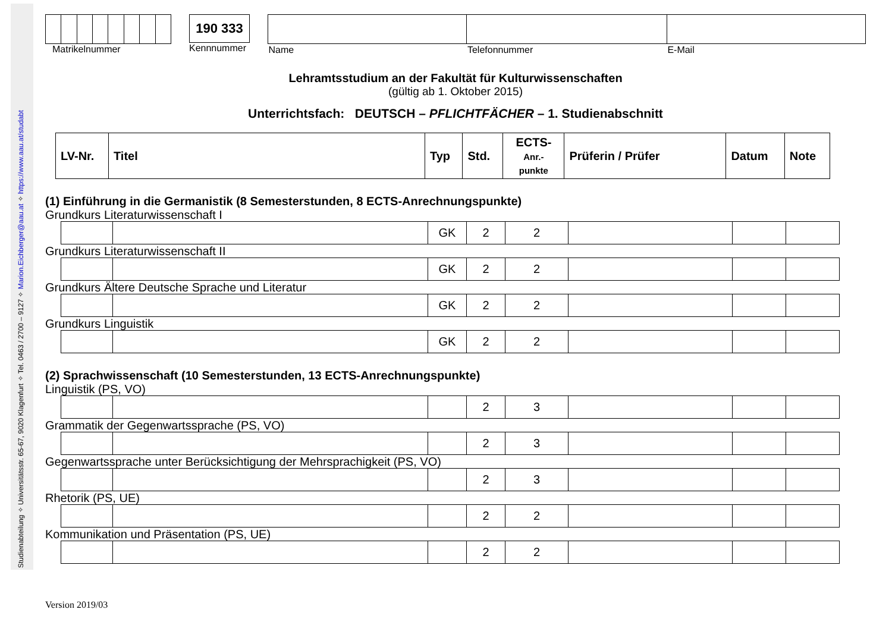Studienabteilung ✧ Universitätsstr. 65-67, 9020 Klagenfurt ✧ Tel. 0463 / 2700 – 9127 ✧ Marion.Eichberger@aau.at ✧ https://www.aau.at/studabt
Matrikelnummer
190 333
Kennnummer
| Name | Telefonnummer | E-Mail |
Lehramtsstudium an der Fakultät für Kulturwissenschaften
(gültig ab 1. Oktober 2015)
Unterrichtsfach: DEUTSCH – PFLICHTFÄCHER – 1. Studienabschnitt
| LV-Nr. | Titel | Typ | Std. | ECTS- Anr.- punkte | Prüferin / Prüfer | Datum | Note |
(1) Einführung in die Germanistik (8 Semesterstunden, 8 ECTS-Anrechnungspunkte)
Grundkurs Literaturwissenschaft I
| | | GK | 2 | 2 | | | |
Grundkurs Literaturwissenschaft II
| | | GK | 2 | 2 | | | |
Grundkurs Ältere Deutsche Sprache und Literatur
| | | GK | 2 | 2 | | | |
Grundkurs Linguistik
| | | GK | 2 | 2 | | | |
(2) Sprachwissenschaft (10 Semesterstunden, 13 ECTS-Anrechnungspunkte)
Linguistik (PS, VO)
| | | | 2 | 3 | | | |
Grammatik der Gegenwartssprache (PS, VO)
| | | | 2 | 3 | | | |
Gegenwartssprache unter Berücksichtigung der Mehrsprachigkeit (PS, VO)
| | | | 2 | 3 | | | |
Rhetorik (PS, UE)
| | | | 2 | 2 | | | |
Kommunikation und Präsentation (PS, UE)
| | | | 2 | 2 | | | |
Version 2019/03